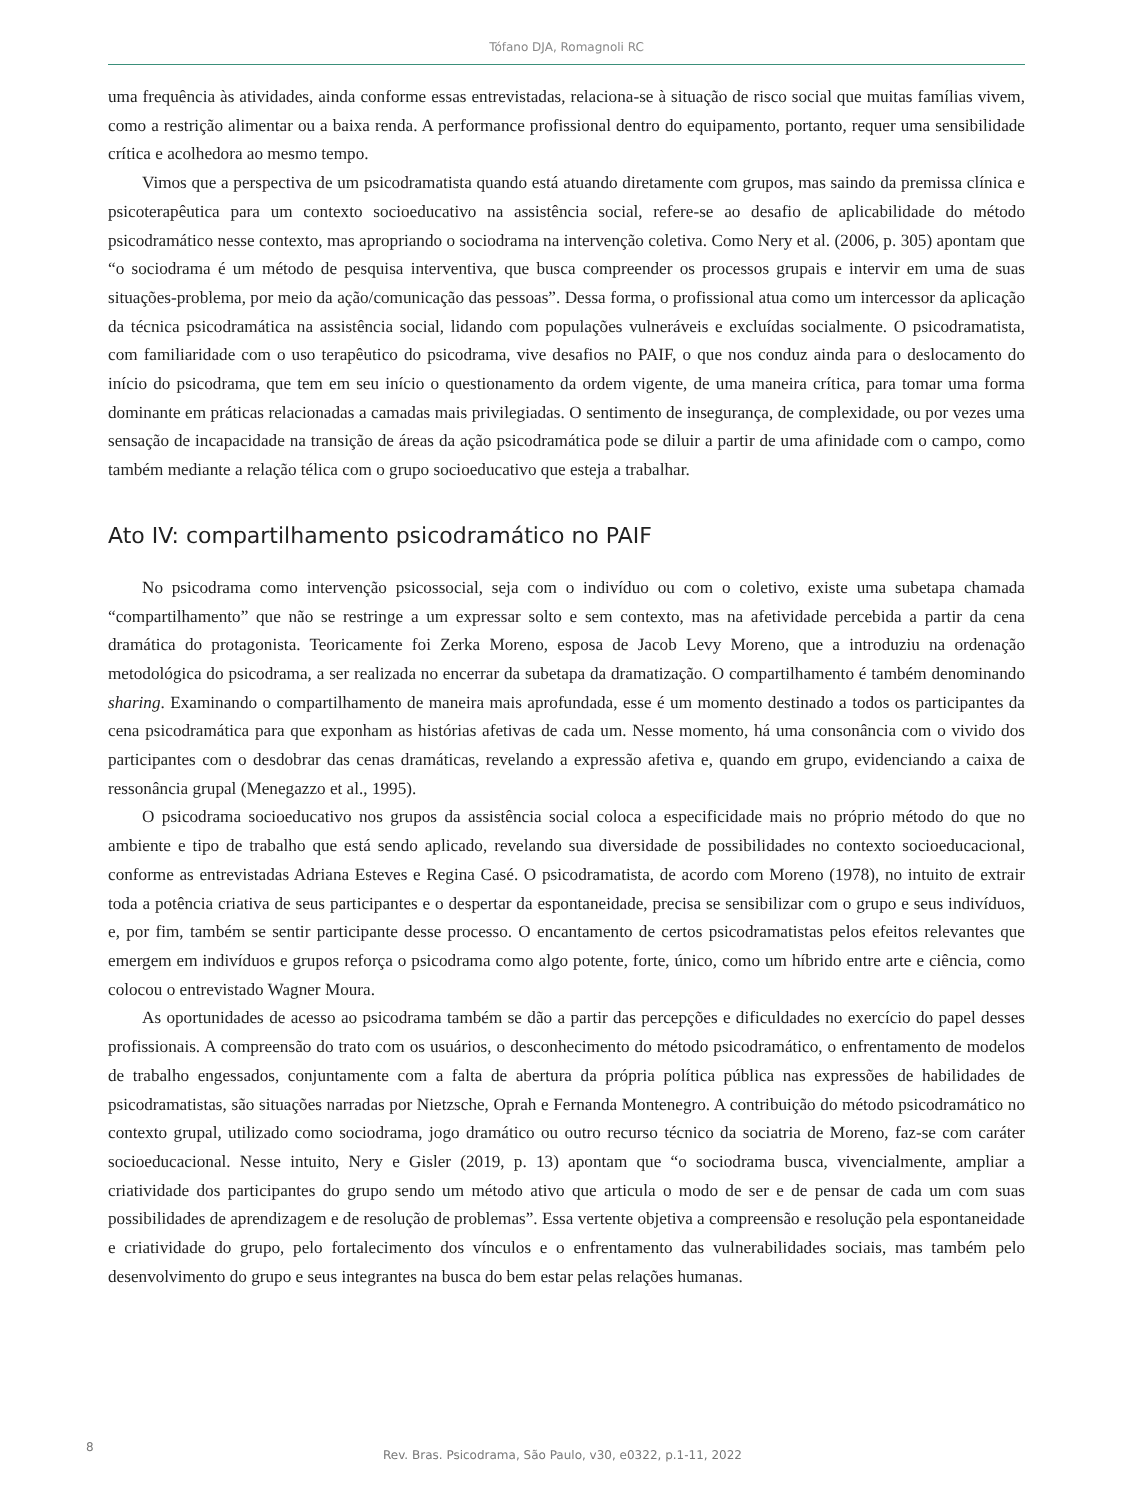Tófano DJA, Romagnoli RC
uma frequência às atividades, ainda conforme essas entrevistadas, relaciona-se à situação de risco social que muitas famílias vivem, como a restrição alimentar ou a baixa renda. A performance profissional dentro do equipamento, portanto, requer uma sensibilidade crítica e acolhedora ao mesmo tempo.
Vimos que a perspectiva de um psicodramatista quando está atuando diretamente com grupos, mas saindo da premissa clínica e psicoterapêutica para um contexto socioeducativo na assistência social, refere-se ao desafio de aplicabilidade do método psicodramático nesse contexto, mas apropriando o sociodrama na intervenção coletiva. Como Nery et al. (2006, p. 305) apontam que “o sociodrama é um método de pesquisa interventiva, que busca compreender os processos grupais e intervir em uma de suas situações-problema, por meio da ação/comunicação das pessoas”. Dessa forma, o profissional atua como um intercessor da aplicação da técnica psicodramática na assistência social, lidando com populações vulneráveis e excluídas socialmente. O psicodramatista, com familiaridade com o uso terapêutico do psicodrama, vive desafios no PAIF, o que nos conduz ainda para o deslocamento do início do psicodrama, que tem em seu início o questionamento da ordem vigente, de uma maneira crítica, para tomar uma forma dominante em práticas relacionadas a camadas mais privilegiadas. O sentimento de insegurança, de complexidade, ou por vezes uma sensação de incapacidade na transição de áreas da ação psicodramática pode se diluir a partir de uma afinidade com o campo, como também mediante a relação télica com o grupo socioeducativo que esteja a trabalhar.
Ato IV: compartilhamento psicodramático no PAIF
No psicodrama como intervenção psicossocial, seja com o indivíduo ou com o coletivo, existe uma subetapa chamada “compartilhamento” que não se restringe a um expressar solto e sem contexto, mas na afetividade percebida a partir da cena dramática do protagonista. Teoricamente foi Zerka Moreno, esposa de Jacob Levy Moreno, que a introduziu na ordenação metodológica do psicodrama, a ser realizada no encerrar da subetapa da dramatização. O compartilhamento é também denominando sharing. Examinando o compartilhamento de maneira mais aprofundada, esse é um momento destinado a todos os participantes da cena psicodramática para que exponham as histórias afetivas de cada um. Nesse momento, há uma consonância com o vivido dos participantes com o desdobrar das cenas dramáticas, revelando a expressão afetiva e, quando em grupo, evidenciando a caixa de ressonância grupal (Menegazzo et al., 1995).
O psicodrama socioeducativo nos grupos da assistência social coloca a especificidade mais no próprio método do que no ambiente e tipo de trabalho que está sendo aplicado, revelando sua diversidade de possibilidades no contexto socioeducacional, conforme as entrevistadas Adriana Esteves e Regina Casé. O psicodramatista, de acordo com Moreno (1978), no intuito de extrair toda a potência criativa de seus participantes e o despertar da espontaneidade, precisa se sensibilizar com o grupo e seus indivíduos, e, por fim, também se sentir participante desse processo. O encantamento de certos psicodramatistas pelos efeitos relevantes que emergem em indivíduos e grupos reforça o psicodrama como algo potente, forte, único, como um híbrido entre arte e ciência, como colocou o entrevistado Wagner Moura.
As oportunidades de acesso ao psicodrama também se dão a partir das percepções e dificuldades no exercício do papel desses profissionais. A compreensão do trato com os usuários, o desconhecimento do método psicodramático, o enfrentamento de modelos de trabalho engessados, conjuntamente com a falta de abertura da própria política pública nas expressões de habilidades de psicodramatistas, são situações narradas por Nietzsche, Oprah e Fernanda Montenegro. A contribuição do método psicodramático no contexto grupal, utilizado como sociodrama, jogo dramático ou outro recurso técnico da sociatria de Moreno, faz-se com caráter socioeducacional. Nesse intuito, Nery e Gisler (2019, p. 13) apontam que “o sociodrama busca, vivencialmente, ampliar a criatividade dos participantes do grupo sendo um método ativo que articula o modo de ser e de pensar de cada um com suas possibilidades de aprendizagem e de resolução de problemas”. Essa vertente objetiva a compreensão e resolução pela espontaneidade e criatividade do grupo, pelo fortalecimento dos vínculos e o enfrentamento das vulnerabilidades sociais, mas também pelo desenvolvimento do grupo e seus integrantes na busca do bem estar pelas relações humanas.
8
Rev. Bras. Psicodrama, São Paulo, v30, e0322, p.1-11, 2022